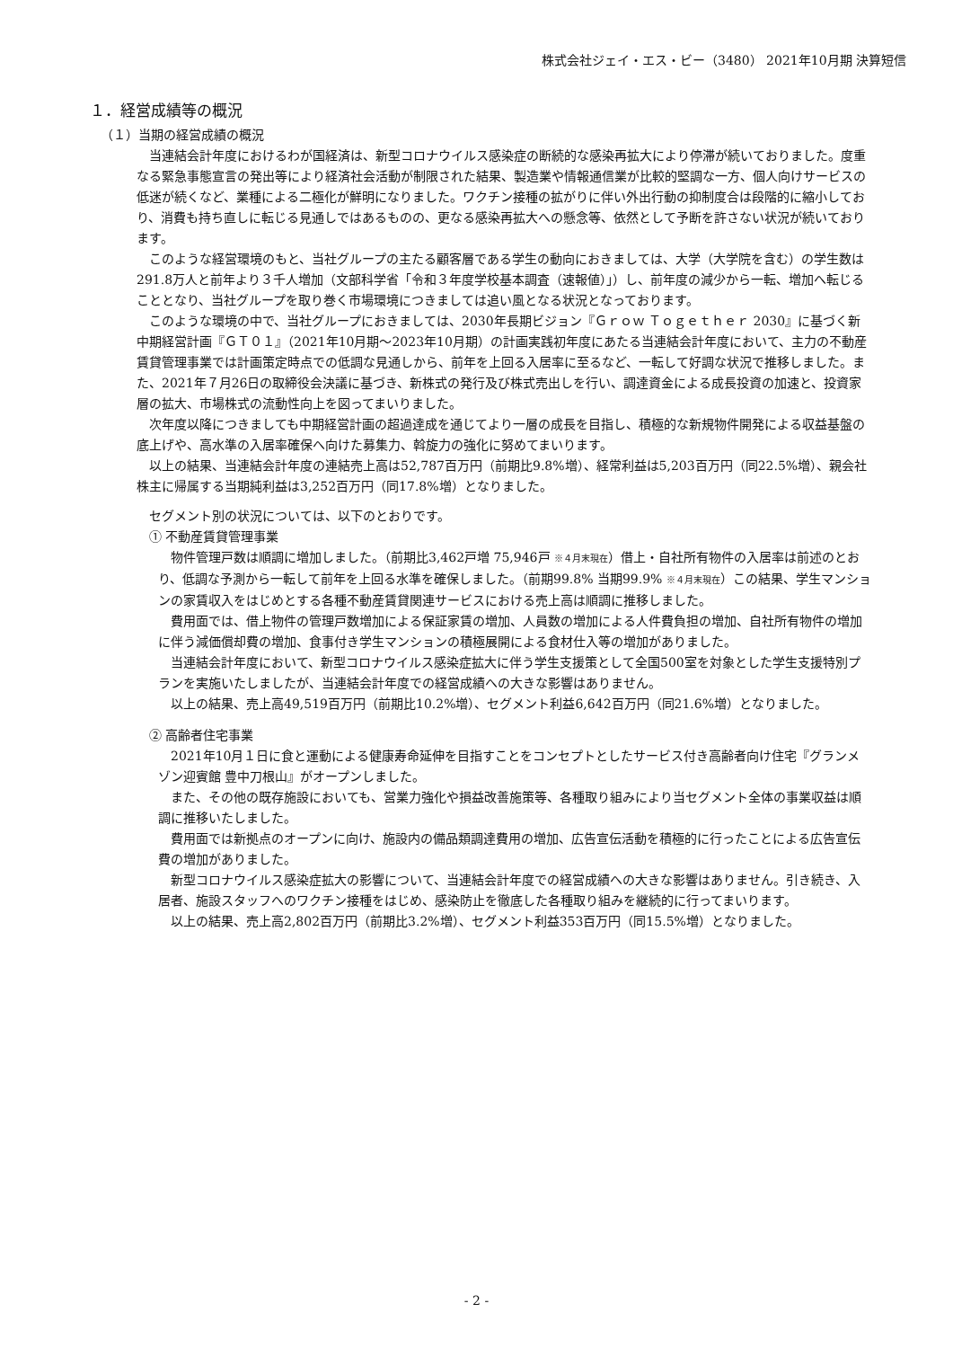株式会社ジェイ・エス・ビー（3480） 2021年10月期 決算短信
１．経営成績等の概況
（１）当期の経営成績の概況
当連結会計年度におけるわが国経済は、新型コロナウイルス感染症の断続的な感染再拡大により停滞が続いておりました。度重なる緊急事態宣言の発出等により経済社会活動が制限された結果、製造業や情報通信業が比較的堅調な一方、個人向けサービスの低迷が続くなど、業種による二極化が鮮明になりました。ワクチン接種の拡がりに伴い外出行動の抑制度合は段階的に縮小しており、消費も持ち直しに転じる見通しではあるものの、更なる感染再拡大への懸念等、依然として予断を許さない状況が続いております。
このような経営環境のもと、当社グループの主たる顧客層である学生の動向におきましては、大学（大学院を含む）の学生数は291.8万人と前年より３千人増加（文部科学省「令和３年度学校基本調査（速報値）」）し、前年度の減少から一転、増加へ転じることとなり、当社グループを取り巻く市場環境につきましては追い風となる状況となっております。
このような環境の中で、当社グループにおきましては、2030年長期ビジョン『Ｇｒｏｗ Ｔｏｇｅｔｈｅｒ 2030』に基づく新中期経営計画『ＧＴ０１』（2021年10月期～2023年10月期）の計画実践初年度にあたる当連結会計年度において、主力の不動産賃貸管理事業では計画策定時点での低調な見通しから、前年を上回る入居率に至るなど、一転して好調な状況で推移しました。また、2021年７月26日の取締役会決議に基づき、新株式の発行及び株式売出しを行い、調達資金による成長投資の加速と、投資家層の拡大、市場株式の流動性向上を図ってまいりました。
次年度以降につきましても中期経営計画の超過達成を通じてより一層の成長を目指し、積極的な新規物件開発による収益基盤の底上げや、高水準の入居率確保へ向けた募集力、斡旋力の強化に努めてまいります。
以上の結果、当連結会計年度の連結売上高は52,787百万円（前期比9.8%増）、経常利益は5,203百万円（同22.5%増）、親会社株主に帰属する当期純利益は3,252百万円（同17.8%増）となりました。
セグメント別の状況については、以下のとおりです。
① 不動産賃貸管理事業
物件管理戸数は順調に増加しました。（前期比3,462戸増 75,946戸 ※４月末現在）借上・自社所有物件の入居率は前述のとおり、低調な予測から一転して前年を上回る水準を確保しました。（前期99.8% 当期99.9% ※４月末現在）この結果、学生マンションの家賃収入をはじめとする各種不動産賃貸関連サービスにおける売上高は順調に推移しました。
費用面では、借上物件の管理戸数増加による保証家賃の増加、人員数の増加による人件費負担の増加、自社所有物件の増加に伴う減価償却費の増加、食事付き学生マンションの積極展開による食材仕入等の増加がありました。
当連結会計年度において、新型コロナウイルス感染症拡大に伴う学生支援策として全国500室を対象とした学生支援特別プランを実施いたしましたが、当連結会計年度での経営成績への大きな影響はありません。
以上の結果、売上高49,519百万円（前期比10.2%増）、セグメント利益6,642百万円（同21.6%増）となりました。
② 高齢者住宅事業
2021年10月１日に食と運動による健康寿命延伸を目指すことをコンセプトとしたサービス付き高齢者向け住宅『グランメゾン迎賓館 豊中刀根山』がオープンしました。
また、その他の既存施設においても、営業力強化や損益改善施策等、各種取り組みにより当セグメント全体の事業収益は順調に推移いたしました。
費用面では新拠点のオープンに向け、施設内の備品類調達費用の増加、広告宣伝活動を積極的に行ったことによる広告宣伝費の増加がありました。
新型コロナウイルス感染症拡大の影響について、当連結会計年度での経営成績への大きな影響はありません。引き続き、入居者、施設スタッフへのワクチン接種をはじめ、感染防止を徹底した各種取り組みを継続的に行ってまいります。
以上の結果、売上高2,802百万円（前期比3.2%増）、セグメント利益353百万円（同15.5%増）となりました。
- 2 -